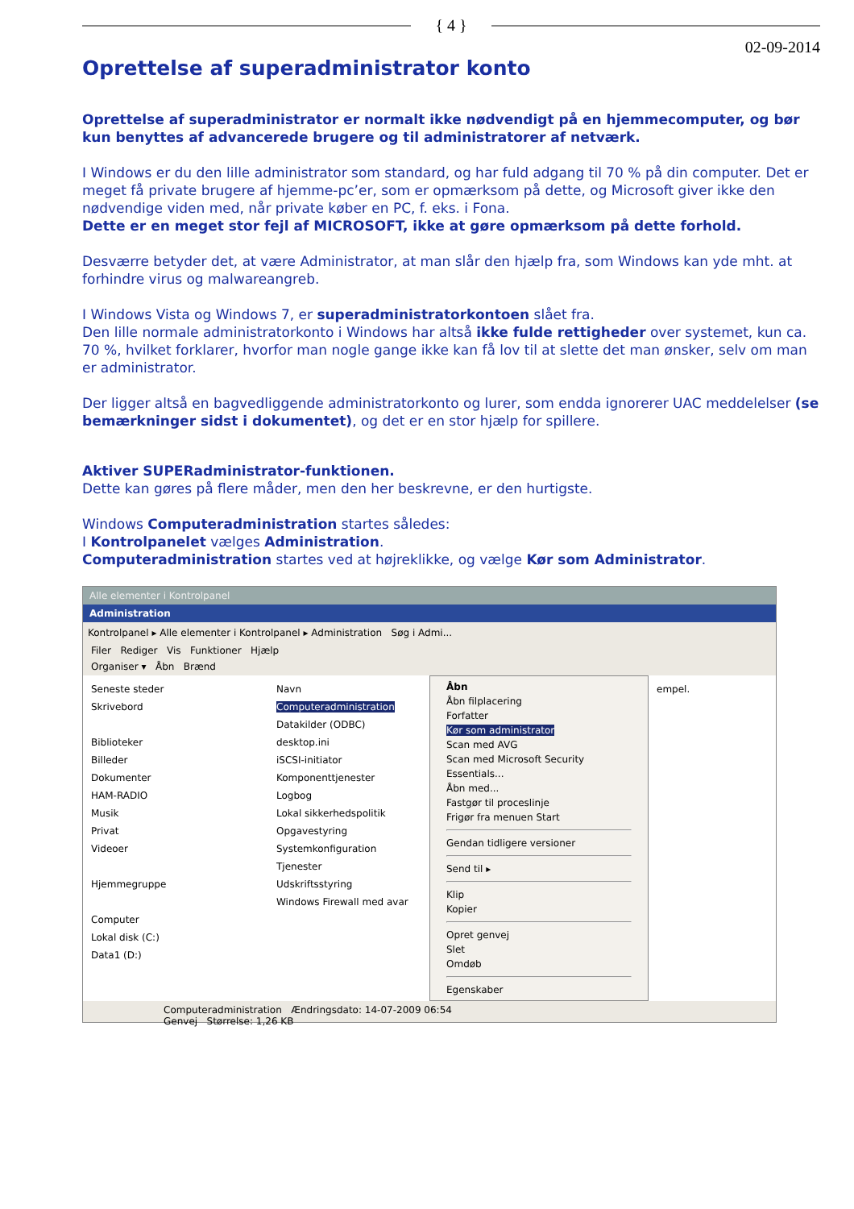{ 4 }
02-09-2014
Oprettelse af superadministrator konto
Oprettelse af superadministrator er normalt ikke nødvendigt på en hjemmecomputer, og bør kun benyttes af advancerede brugere og til administratorer af netværk.
I Windows er du den lille administrator som standard, og har fuld adgang til 70 % på din computer. Det er meget få private brugere af hjemme-pc’er, som er opmærksom på dette, og Microsoft giver ikke den nødvendige viden med, når private køber en PC, f. eks. i Fona.
Dette er en meget stor fejl af MICROSOFT, ikke at gøre opmærksom på dette forhold.
Desværre betyder det, at være Administrator, at man slår den hjælp fra, som Windows kan yde mht. at forhindre virus og malwareangreb.
I Windows Vista og Windows 7, er superadministratorkontoen slået fra.
Den lille normale administratorkonto i Windows har altså ikke fulde rettigheder over systemet, kun ca. 70 %, hvilket forklarer, hvorfor man nogle gange ikke kan få lov til at slette det man ønsker, selv om man er administrator.
Der ligger altså en bagvedliggende administratorkonto og lurer, som endda ignorerer UAC meddelelser (se bemærkninger sidst i dokumentet), og det er en stor hjælp for spillere.
Aktiver SUPERadministrator-funktionen.
Dette kan gøres på flere måder, men den her beskrevne, er den hurtigste.
Windows Computeradministration startes således:
I Kontrolpanelet vælges Administration.
Computeradministration startes ved at højreklikke, og vælge Kør som Administrator.
Alle elementer i Kontrolpanel
Administration
Kontrolpanel ▸ Alle elementer i Kontrolpanel ▸ Administration Søg i Admi...
Filer Rediger Vis Funktioner Hjælp
Organiser ▾ Åbn Brænd
Seneste steder
Skrivebord
Biblioteker
Billeder
Dokumenter
HAM-RADIO
Musik
Privat
Videoer
Hjemmegruppe
Computer
Lokal disk (C:)
Data1 (D:)
Navn
Computeradministration
Datakilder (ODBC)
desktop.ini
iSCSI-initiator
Komponenttjenester
Logbog
Lokal sikkerhedspolitik
Opgavestyring
Systemkonfiguration
Tjenester
Udskriftsstyring
Windows Firewall med avar
Åbn
Åbn filplacering
Forfatter
Kør som administrator
Scan med AVG
Scan med Microsoft Security Essentials...
Åbn med...
Fastgør til proceslinje
Frigør fra menuen Start
Gendan tidligere versioner
Send til ▸
Klip
Kopier
Opret genvej
Slet
Omdøb
Egenskaber
empel.
Computeradministration Ændringsdato: 14-07-2009 06:54
Genvej Størrelse: 1,26 KB